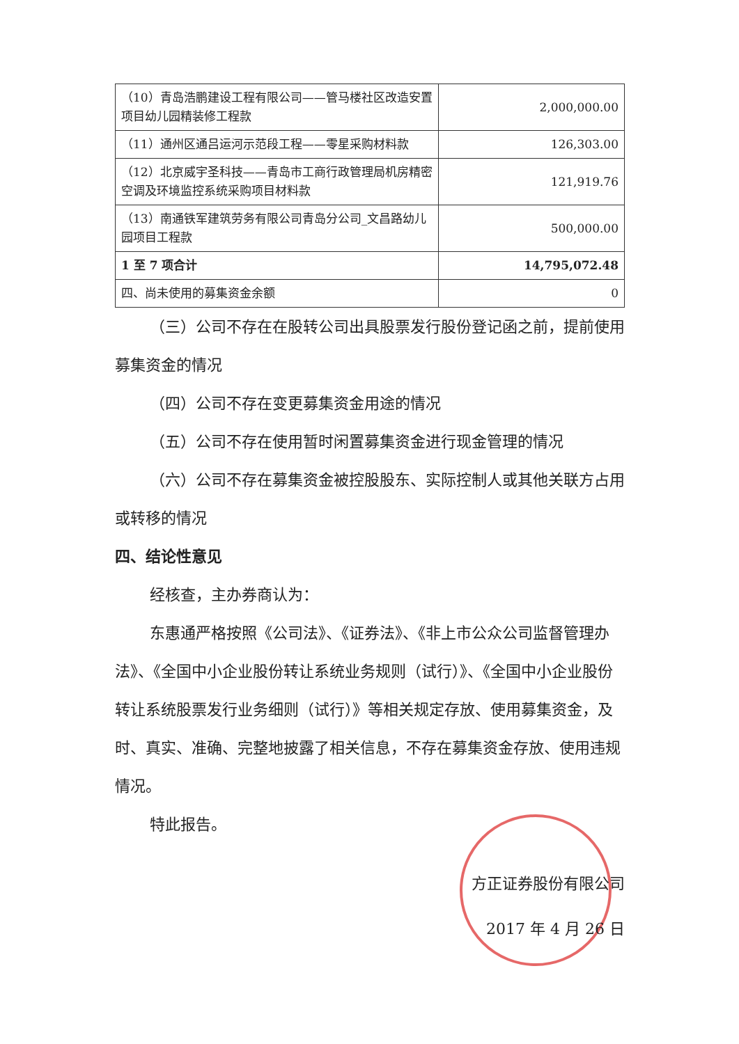| （10）青岛浩鹏建设工程有限公司——管马楼社区改造安置项目幼儿园精装修工程款 | 2,000,000.00 |
| （11）通州区通吕运河示范段工程——零星采购材料款 | 126,303.00 |
| （12）北京威宇圣科技——青岛市工商行政管理局机房精密空调及环境监控系统采购项目材料款 | 121,919.76 |
| （13）南通铁军建筑劳务有限公司青岛分公司_文昌路幼儿园项目工程款 | 500,000.00 |
| 1 至 7 项合计 | 14,795,072.48 |
| 四、尚未使用的募集资金余额 | 0 |
（三）公司不存在在股转公司出具股票发行股份登记函之前，提前使用募集资金的情况
（四）公司不存在变更募集资金用途的情况
（五）公司不存在使用暂时闲置募集资金进行现金管理的情况
（六）公司不存在募集资金被控股股东、实际控制人或其他关联方占用或转移的情况
四、结论性意见
经核查，主办券商认为：
东惠通严格按照《公司法》、《证券法》、《非上市公众公司监督管理办法》、《全国中小企业股份转让系统业务规则（试行）》、《全国中小企业股份转让系统股票发行业务细则（试行）》等相关规定存放、使用募集资金，及时、真实、准确、完整地披露了相关信息，不存在募集资金存放、使用违规情况。
特此报告。
方正证券股份有限公司
2017 年 4 月 26 日